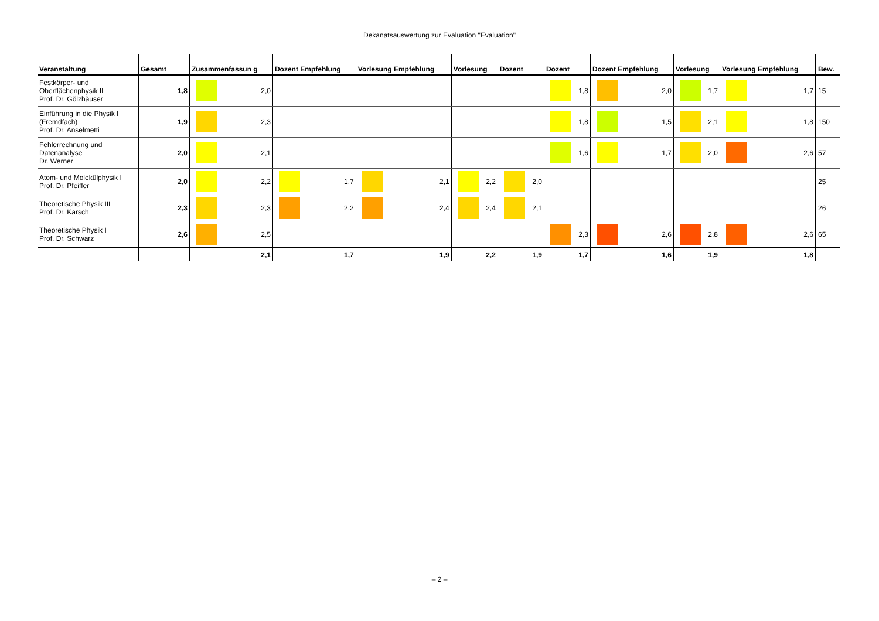Dekanatsauswertung zur Evaluation "Evaluation"
| Veranstaltung | Gesamt | Zusammenfassun g | Dozent Empfehlung | Vorlesung Empfehlung | Vorlesung | Dozent | Dozent | Dozent Empfehlung | Vorlesung | Vorlesung Empfehlung | Bew. |
| --- | --- | --- | --- | --- | --- | --- | --- | --- | --- | --- | --- |
| Festkörper- und Oberflächenphysik II Prof. Dr. Gölzhäuser | 1,8 | 2,0 | | | | | 1,8 | 2,0 | 1,7 | 1,7 | 15 |
| Einführung in die Physik I (Fremdfach) Prof. Dr. Anselmetti | 1,9 | 2,3 | | | | | 1,8 | 1,5 | 2,1 | 1,8 | 150 |
| Fehlerrechnung und Datenanalyse Dr. Werner | 2,0 | 2,1 | | | | | 1,6 | 1,7 | 2,0 | 2,6 | 57 |
| Atom- und Molekülphysik I Prof. Dr. Pfeiffer | 2,0 | 2,2 | 1,7 | 2,1 | 2,2 | 2,0 | | | | | 25 |
| Theoretische Physik III Prof. Dr. Karsch | 2,3 | 2,3 | 2,2 | 2,4 | 2,4 | 2,1 | | | | | 26 |
| Theoretische Physik I Prof. Dr. Schwarz | 2,6 | 2,5 | | | | | 2,3 | 2,6 | 2,8 | 2,6 | 65 |
| | | 2,1 | 1,7 | 1,9 | 2,2 | 1,9 | 1,7 | 1,6 | 1,9 | 1,8 | |
– 2 –